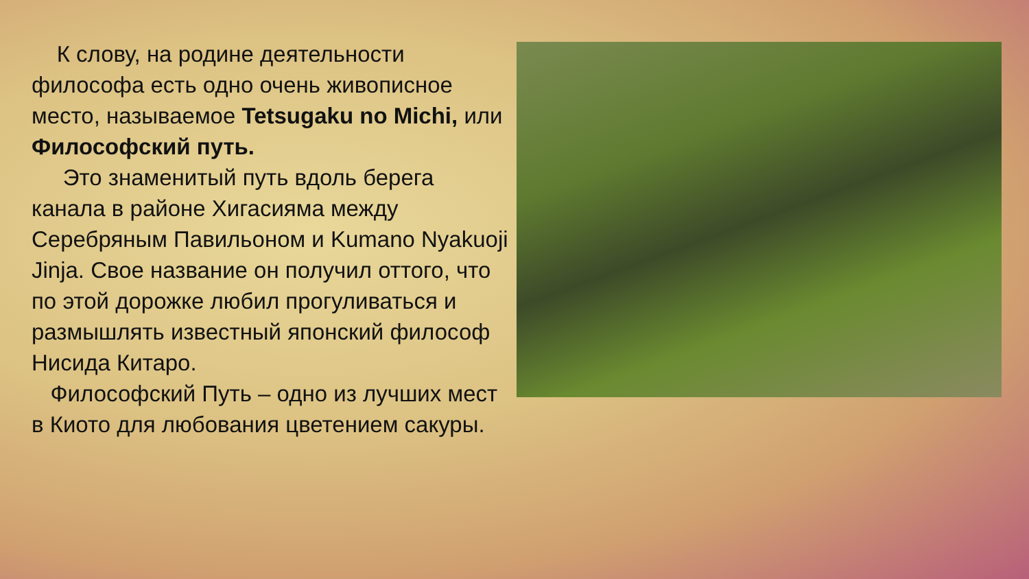К слову, на родине деятельности философа есть одно очень живописное место, называемое Tetsugaku no Michi, или Философский путь.
Это знаменитый путь вдоль берега канала в районе Хигасияма между Серебряным Павильоном и Kumano Nyakuoji Jinja. Свое название он получил оттого, что по этой дорожке любил прогуливаться и размышлять известный японский философ Нисида Китаро.
Философский Путь – одно из лучших мест в Киото для любования цветением сакуры.